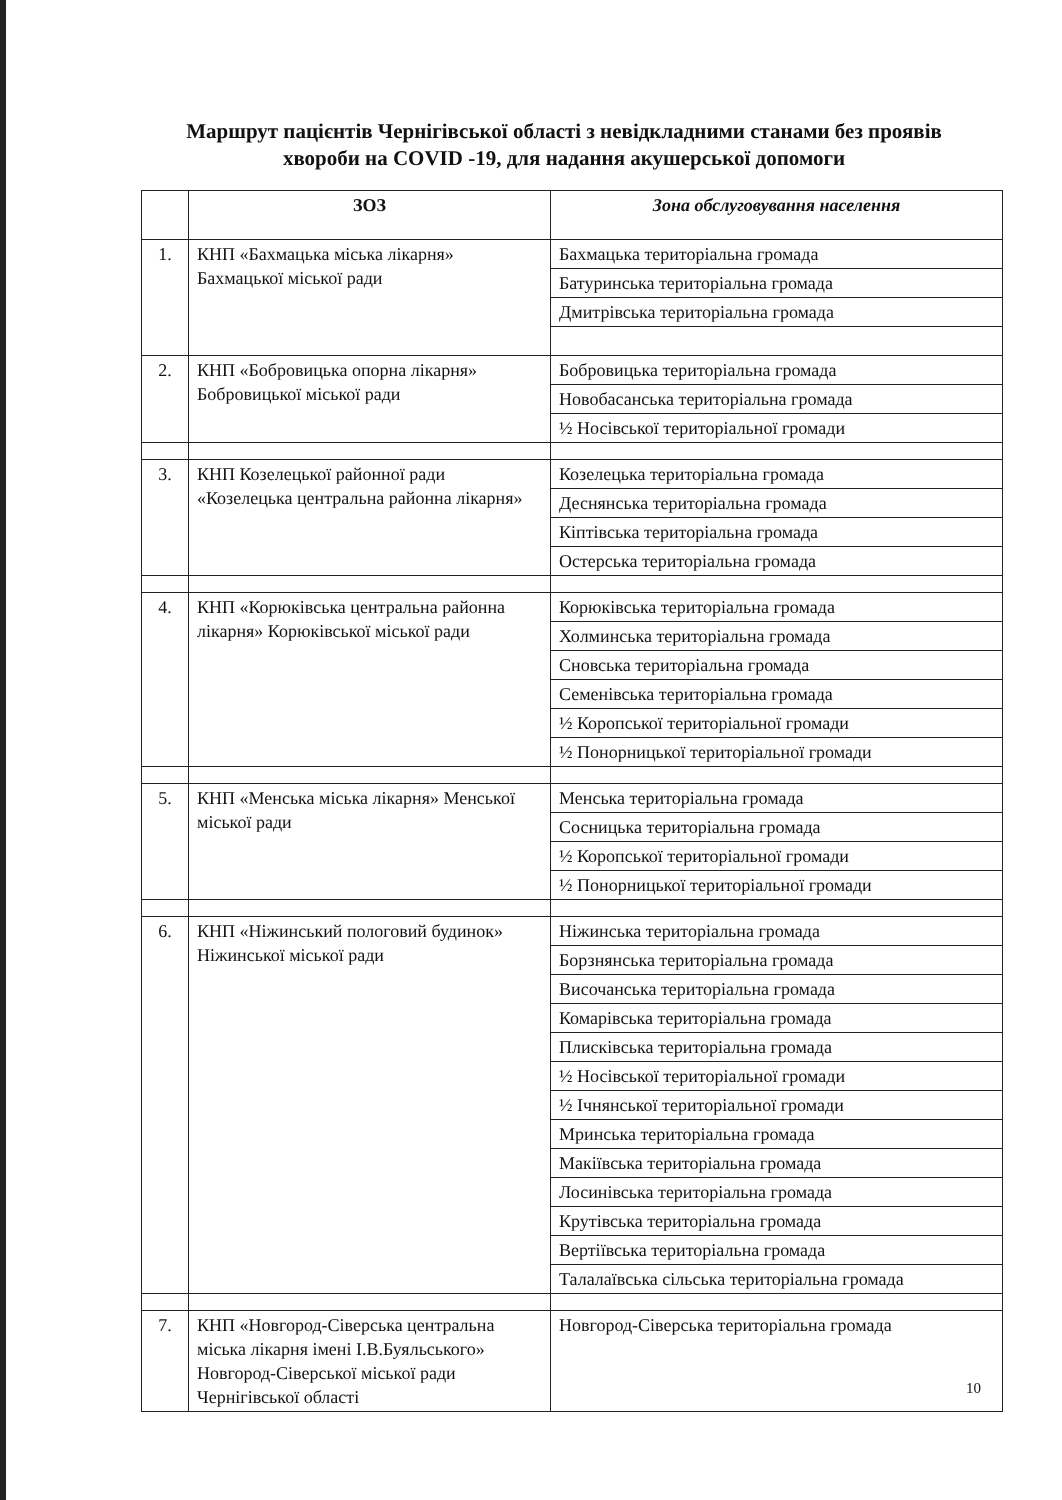Маршрут пацієнтів Чернігівської області з невідкладними станами без проявів хвороби на COVID -19, для надання акушерської допомоги
| | ЗОЗ | Зона обслуговування населення |
| --- | --- | --- |
| 1. | КНП «Бахмацька міська лікарня» Бахмацької міської ради | Бахмацька територіальна громада |
| | | Батуринська територіальна громада |
| | | Дмитрівська територіальна громада |
| 2. | КНП «Бобровицька опорна лікарня» Бобровицької міської ради | Бобровицька територіальна громада |
| | | Новобасанська територіальна громада |
| | | ½ Носівської територіальної громади |
| 3. | КНП Козелецької районної ради «Козелецька центральна районна лікарня» | Козелецька територіальна громада |
| | | Деснянська територіальна громада |
| | | Кіптівська територіальна громада |
| | | Остерська територіальна громада |
| 4. | КНП «Корюківська центральна районна лікарня» Корюківської міської ради | Корюківська територіальна громада |
| | | Холминська територіальна громада |
| | | Сновська територіальна громада |
| | | Семенівська територіальна громада |
| | | ½ Коропської територіальної громади |
| | | ½ Понорницької територіальної громади |
| 5. | КНП «Менська міська лікарня» Менської міської ради | Менська територіальна громада |
| | | Сосницька територіальна громада |
| | | ½ Коропської територіальної громади |
| | | ½ Понорницької територіальної громади |
| 6. | КНП «Ніжинський пологовий будинок» Ніжинської міської ради | Ніжинська територіальна громада |
| | | Борзнянська територіальна громада |
| | | Височанська територіальна громада |
| | | Комарівська територіальна громада |
| | | Плисківська територіальна громада |
| | | ½ Носівської територіальної громади |
| | | ½ Ічнянської територіальної громади |
| | | Мринська територіальна громада |
| | | Макіївська територіальна громада |
| | | Лосинівська територіальна громада |
| | | Крутівська територіальна громада |
| | | Вертіївська територіальна громада |
| | | Талалаївська сільська територіальна громада |
| 7. | КНП «Новгород-Сіверська центральна міська лікарня імені І.В.Буяльського» Новгород-Сіверської міської ради Чернігівської області | Новгород-Сіверська територіальна громада |
10